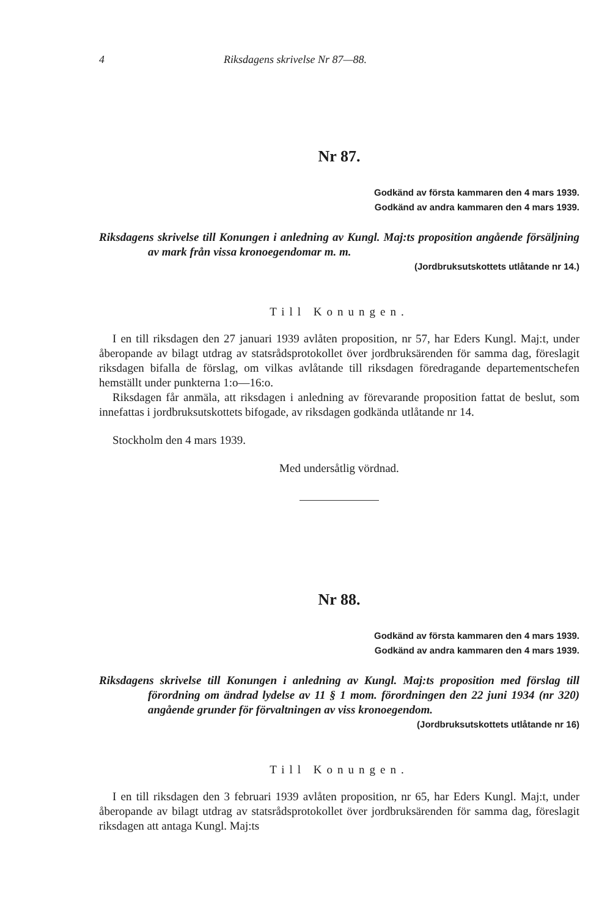4 Riksdagens skrivelse Nr 87—88.
Nr 87.
Godkänd av första kammaren den 4 mars 1939.
Godkänd av andra kammaren den 4 mars 1939.
Riksdagens skrivelse till Konungen i anledning av Kungl. Maj:ts proposition angående försäljning av mark från vissa kronoegendomar m. m.
(Jordbruksutskottets utlåtande nr 14.)
Till Konungen.
I en till riksdagen den 27 januari 1939 avlåten proposition, nr 57, har Eders Kungl. Maj:t, under åberopande av bilagt utdrag av statsrådsprotokollet över jordbruksärenden för samma dag, föreslagit riksdagen bifalla de förslag, om vilkas avlåtande till riksdagen föredragande departementschefen hemställt under punkterna 1:o—16:o.
Riksdagen får anmäla, att riksdagen i anledning av förevarande proposition fattat de beslut, som innefattas i jordbruksutskottets bifogade, av riksdagen godkända utlåtande nr 14.
Stockholm den 4 mars 1939.
Med undersåtlig vördnad.
Nr 88.
Godkänd av första kammaren den 4 mars 1939.
Godkänd av andra kammaren den 4 mars 1939.
Riksdagens skrivelse till Konungen i anledning av Kungl. Maj:ts proposition med förslag till förordning om ändrad lydelse av 11 § 1 mom. förordningen den 22 juni 1934 (nr 320) angående grunder för förvaltningen av viss kronoegendom.
(Jordbruksutskottets utlåtande nr 16)
Till Konungen.
I en till riksdagen den 3 februari 1939 avlåten proposition, nr 65, har Eders Kungl. Maj:t, under åberopande av bilagt utdrag av statsrådsprotokollet över jordbruksärenden för samma dag, föreslagit riksdagen att antaga Kungl. Maj:ts